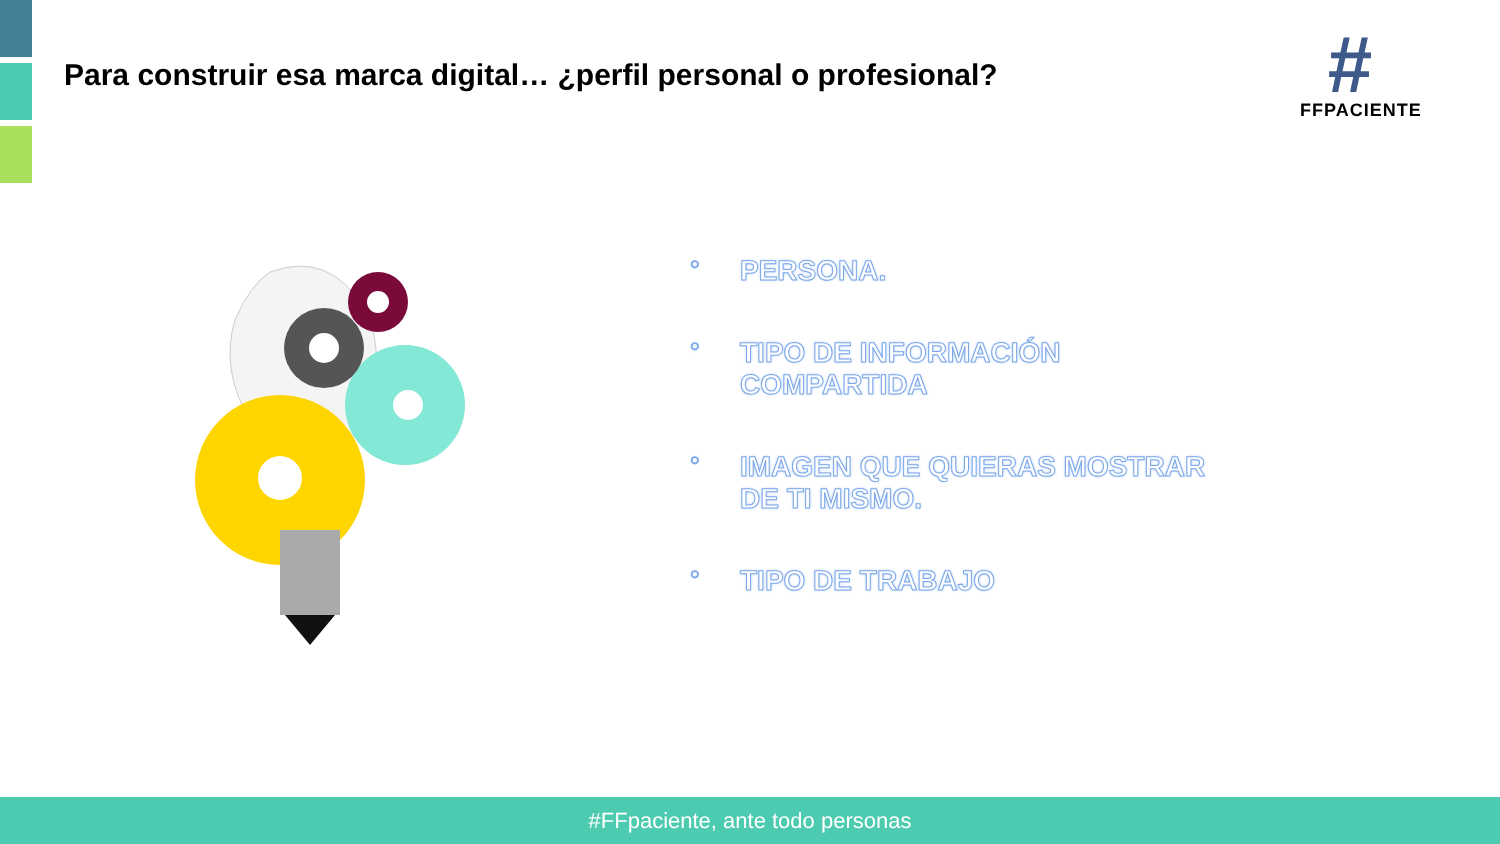Para construir esa marca digital… ¿perfil personal o profesional?
#
FFPACIENTE
○ PERSONA.
○ TIPO DE INFORMACIÓN COMPARTIDA
○ IMAGEN QUE QUIERAS MOSTRAR DE TI MISMO.
○ TIPO DE TRABAJO
#FFpaciente, ante todo personas